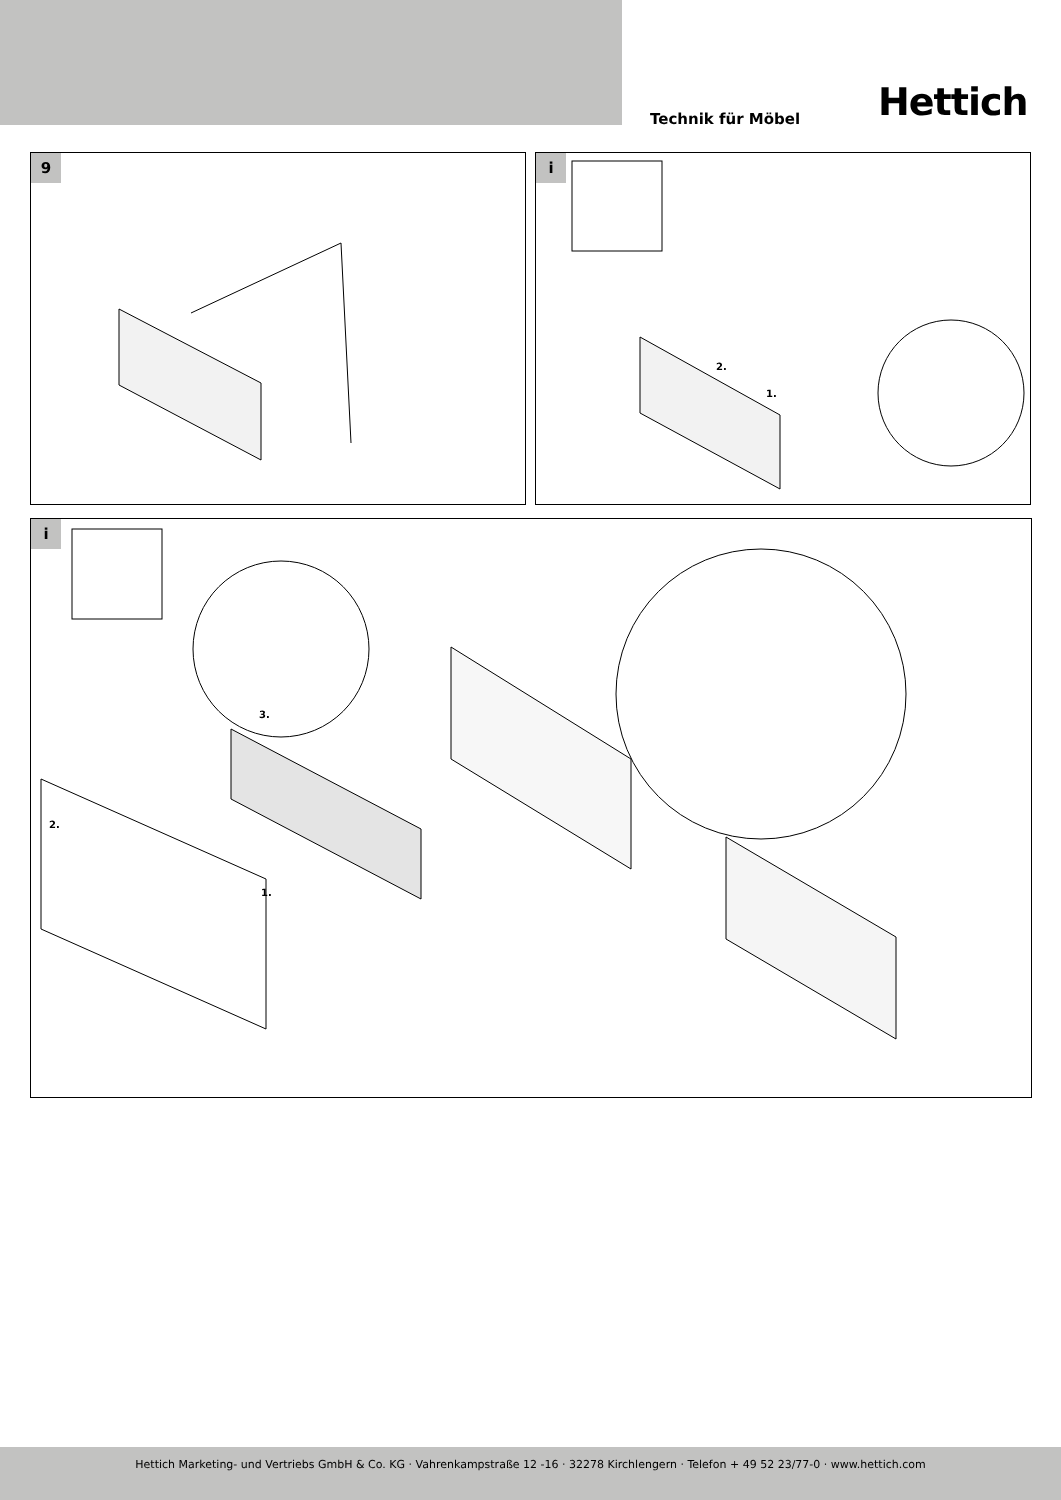Technik für Möbel Hettich
9
i
2.
1.
i
3.
2.
1.
Hettich Marketing- und Vertriebs GmbH & Co. KG · Vahrenkampstraße 12 -16 · 32278 Kirchlengern · Telefon + 49 52 23/77-0 · www.hettich.com